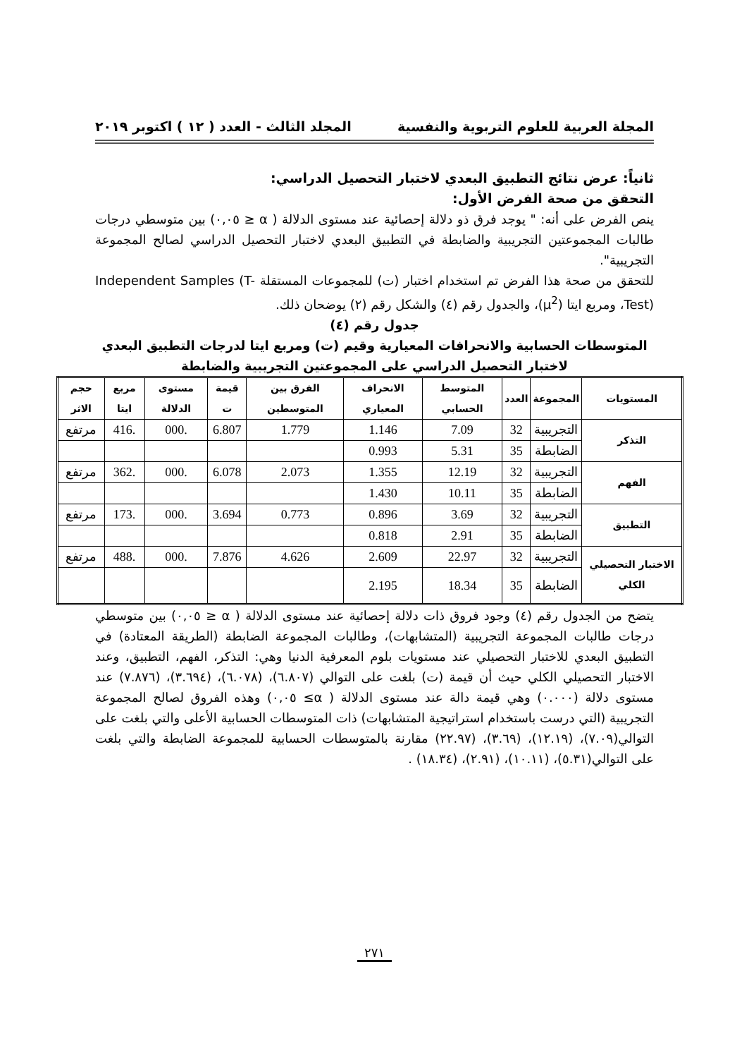المجلة العربية للعلوم التربوية والنفسية المجلد الثالث - العدد ( ١٢ ) اكتوبر ٢٠١٩
ثانياً: عرض نتائج التطبيق البعدي لاختبار التحصيل الدراسي:
التحقق من صحة الفرض الأول:
ينص الفرض على أنه: " يوجد فرق ذو دلالة إحصائية عند مستوى الدلالة ( α ≤ ٠,٠٥) بين متوسطي درجات طالبات المجموعتين التجريبية والضابطة في التطبيق البعدي لاختبار التحصيل الدراسي لصالح المجموعة التجريبية".
للتحقق من صحة هذا الفرض تم استخدام اختبار (ت) للمجموعات المستقلة Independent Samples (T-Test)، ومربع ايتا (μ<sup>2</sup>)، والجدول رقم (٤) والشكل رقم (٢) يوضحان ذلك.
جدول رقم (٤)
المتوسطات الحسابية والانحرافات المعيارية وقيم (ت) ومربع ايتا لدرجات التطبيق البعدي لاختبار التحصيل الدراسي على المجموعتين التجريبية والضابطة
| المستويات | المجموعة | العدد | المتوسط الحسابي | الانحراف المعياري | الفرق بين المتوسطين | قيمة ت | مستوى الدلالة | مربع ايتا | حجم الاثر |
| --- | --- | --- | --- | --- | --- | --- | --- | --- | --- |
| التذكر | التجريبية | 32 | 7.09 | 1.146 | 1.779 | 6.807 | .000 | .416 | مرتفع |
| | الضابطة | 35 | 5.31 | 0.993 | | | | | |
| الفهم | التجريبية | 32 | 12.19 | 1.355 | 2.073 | 6.078 | .000 | .362 | مرتفع |
| | الضابطة | 35 | 10.11 | 1.430 | | | | | |
| التطبيق | التجريبية | 32 | 3.69 | 0.896 | 0.773 | 3.694 | .000 | .173 | مرتفع |
| | الضابطة | 35 | 2.91 | 0.818 | | | | | |
| الاختبار التحصيلي الكلي | التجريبية | 32 | 22.97 | 2.609 | 4.626 | 7.876 | .000 | .488 | مرتفع |
| | الضابطة | 35 | 18.34 | 2.195 | | | | | |
يتضح من الجدول رقم (٤) وجود فروق ذات دلالة إحصائية عند مستوى الدلالة ( α ≤ ٠,٠٥) بين متوسطي درجات طالبات المجموعة التجريبية (المتشابهات)، وطالبات المجموعة الضابطة (الطريقة المعتادة) في التطبيق البعدي للاختبار التحصيلي عند مستويات بلوم المعرفية الدنيا وهي: التذكر، الفهم، التطبيق، وعند الاختبار التحصيلي الكلي حيث أن قيمة (ت) بلغت على التوالي (٦.٨٠٧)، (٦.٠٧٨)، (٣.٦٩٤)، (٧.٨٧٦) عند مستوى دلالة (٠.٠٠٠) وهي قيمة دالة عند مستوى الدلالة ( α≥ ٠,٠٥) وهذه الفروق لصالح المجموعة التجريبية (التي درست باستخدام استراتيجية المتشابهات) ذات المتوسطات الحسابية الأعلى والتي بلغت على التوالي(٧.٠٩)، (١٢.١٩)، (٣.٦٩)، (٢٢.٩٧) مقارنة بالمتوسطات الحسابية للمجموعة الضابطة والتي بلغت على التوالي(٥.٣١)، (١٠.١١)، (٢.٩١)، (١٨.٣٤) .
٢٧١